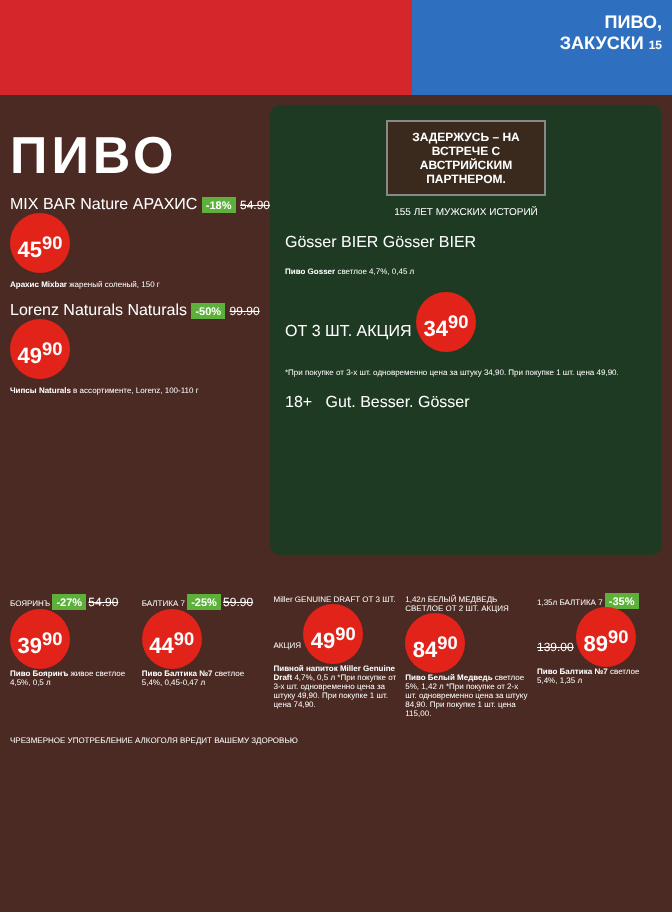ПИВО,
ЗАКУСКИ 15
ПИВО
MIX BAR Nature АРАХИС -18% 54.90 45<sup>90</sup>
Арахис Mixbar жареный соленый, 150 г
Lorenz Naturals Naturals -50% 99.90 49<sup>90</sup>
Чипсы Naturals в ассортименте, Lorenz, 100-110 г
ЗАДЕРЖУСЬ – НА ВСТРЕЧЕ С АВСТРИЙСКИМ ПАРТНЕРОМ.
155 ЛЕТ МУЖСКИХ ИСТОРИЙ
Gösser BIER Gösser BIER
Пиво Gosser светлое 4,7%, 0,45 л
ОТ 3 ШТ. АКЦИЯ 34<sup>90</sup>
*При покупке от 3-х шт. одновременно цена за штуку 34,90. При покупке 1 шт. цена 49,90.
18+ Gut. Besser. Gösser
БОЯРИНЪ -27% 54.90 39<sup>90</sup>
Пиво Бояринъ живое светлое 4,5%, 0,5 л
БАЛТИКА 7 -25% 59.90 44<sup>90</sup>
Пиво Балтика №7 светлое 5,4%, 0,45-0,47 л
Miller GENUINE DRAFT ОТ 3 ШТ. АКЦИЯ 49<sup>90</sup>
Пивной напиток Miller Genuine Draft 4,7%, 0,5 л *При покупке от 3-х шт. одновременно цена за штуку 49,90. При покупке 1 шт. цена 74,90.
1,42л БЕЛЫЙ МЕДВЕДЬ СВЕТЛОЕ ОТ 2 ШТ. АКЦИЯ 84<sup>90</sup>
Пиво Белый Медведь светлое 5%, 1,42 л *При покупке от 2-х шт. одновременно цена за штуку 84,90. При покупке 1 шт. цена 115,00.
1,35л БАЛТИКА 7 -35% 139.00 89<sup>90</sup>
Пиво Балтика №7 светлое 5,4%, 1,35 л
ЧРЕЗМЕРНОЕ УПОТРЕБЛЕНИЕ АЛКОГОЛЯ ВРЕДИТ ВАШЕМУ ЗДОРОВЬЮ